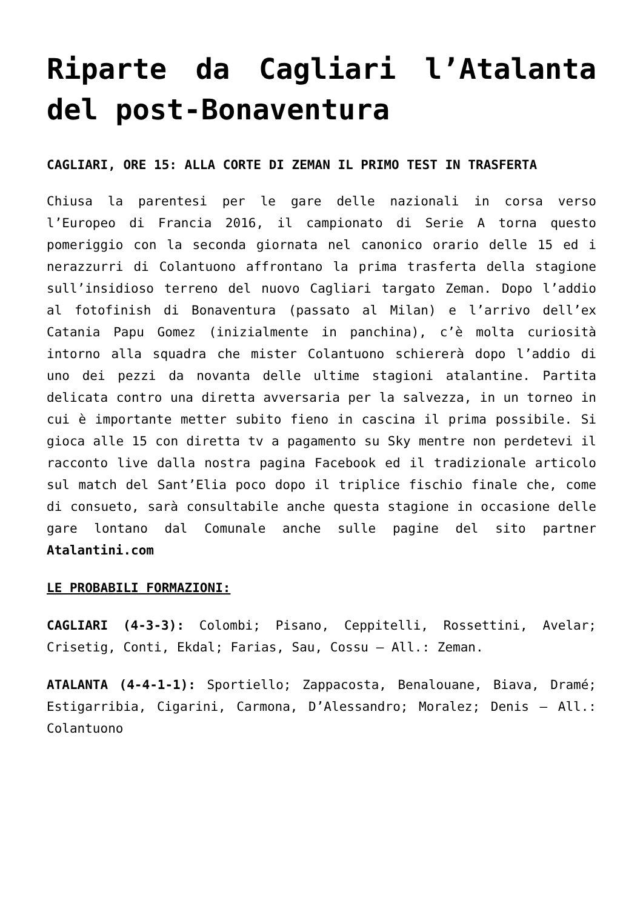Riparte da Cagliari l’Atalanta del post-Bonaventura
CAGLIARI, ORE 15: ALLA CORTE DI ZEMAN IL PRIMO TEST IN TRASFERTA
Chiusa la parentesi per le gare delle nazionali in corsa verso l’Europeo di Francia 2016, il campionato di Serie A torna questo pomeriggio con la seconda giornata nel canonico orario delle 15 ed i nerazzurri di Colantuono affrontano la prima trasferta della stagione sull’insidioso terreno del nuovo Cagliari targato Zeman. Dopo l’addio al fotofinish di Bonaventura (passato al Milan) e l’arrivo dell’ex Catania Papu Gomez (inizialmente in panchina), c’è molta curiosità intorno alla squadra che mister Colantuono schiererà dopo l’addio di uno dei pezzi da novanta delle ultime stagioni atalantine. Partita delicata contro una diretta avversaria per la salvezza, in un torneo in cui è importante metter subito fieno in cascina il prima possibile. Si gioca alle 15 con diretta tv a pagamento su Sky mentre non perdetevi il racconto live dalla nostra pagina Facebook ed il tradizionale articolo sul match del Sant’Elia poco dopo il triplice fischio finale che, come di consueto, sarà consultabile anche questa stagione in occasione delle gare lontano dal Comunale anche sulle pagine del sito partner Atalantini.com
LE PROBABILI FORMAZIONI:
CAGLIARI (4-3-3): Colombi; Pisano, Ceppitelli, Rossettini, Avelar; Crisetig, Conti, Ekdal; Farias, Sau, Cossu – All.: Zeman.
ATALANTA (4-4-1-1): Sportiello; Zappacosta, Benalouane, Biava, Dramé; Estigarribia, Cigarini, Carmona, D’Alessandro; Moralez; Denis – All.: Colantuono